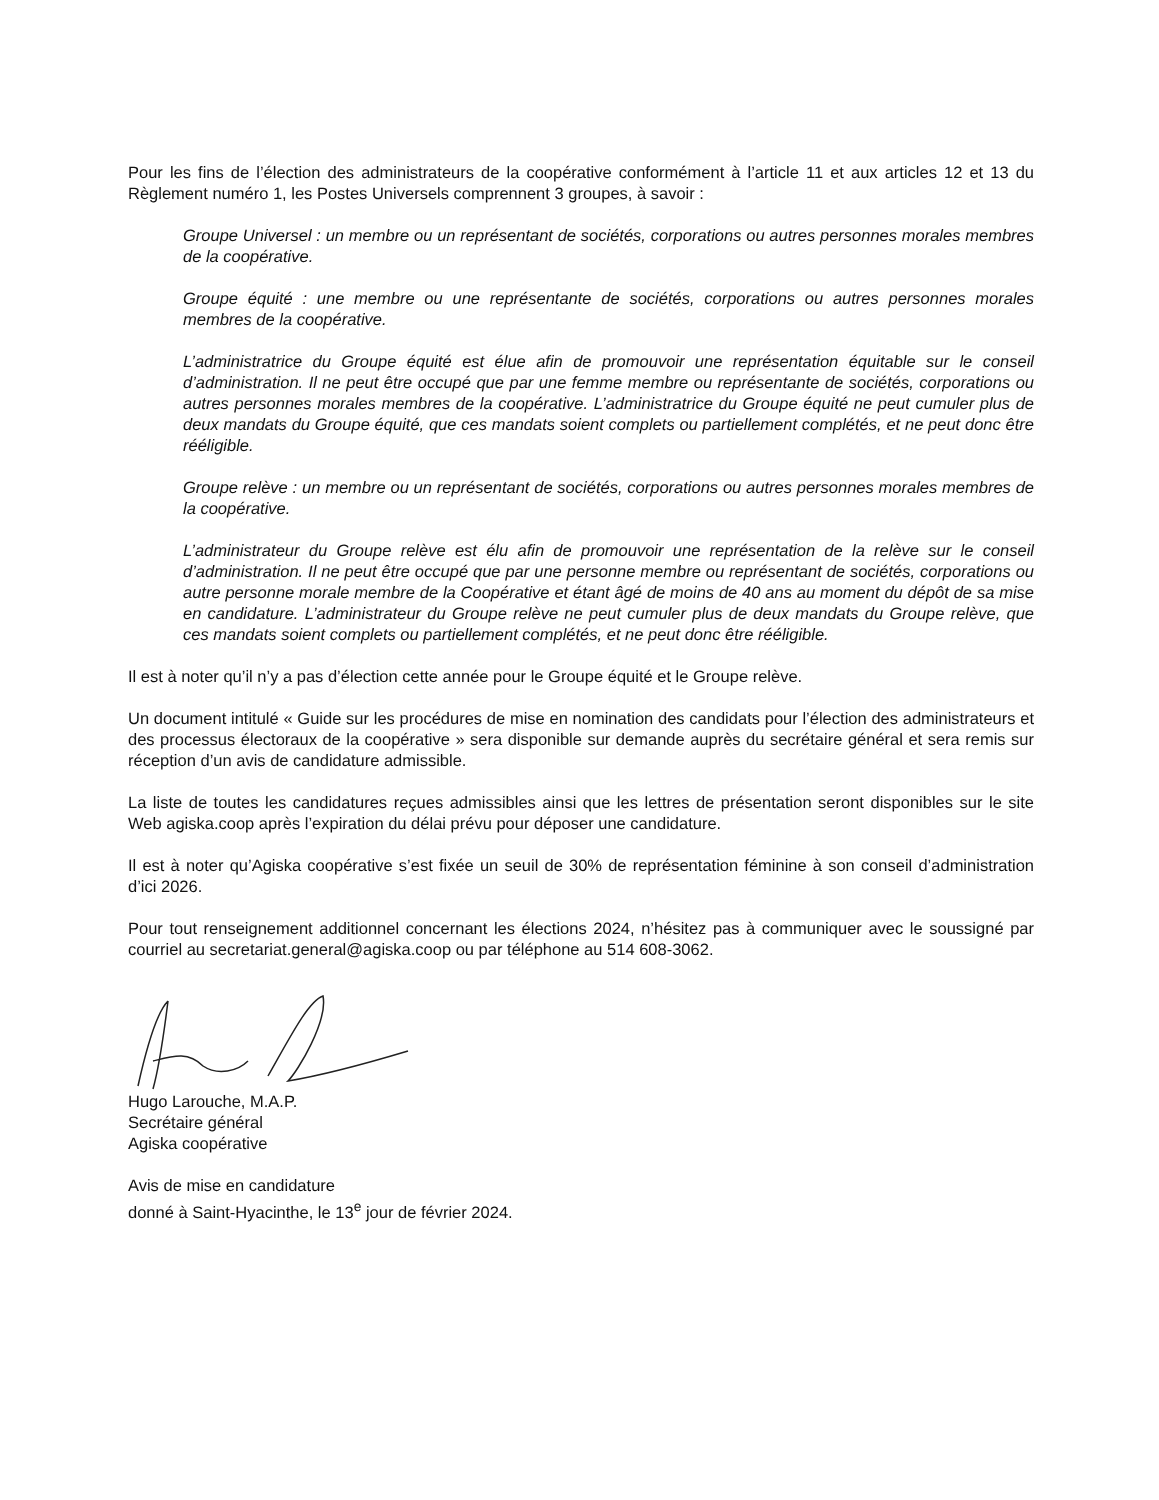Pour les fins de l’élection des administrateurs de la coopérative conformément à l’article 11 et aux articles 12 et 13 du Règlement numéro 1, les Postes Universels comprennent 3 groupes, à savoir :
Groupe Universel : un membre ou un représentant de sociétés, corporations ou autres personnes morales membres de la coopérative.
Groupe équité : une membre ou une représentante de sociétés, corporations ou autres personnes morales membres de la coopérative.
L’administratrice du Groupe équité est élue afin de promouvoir une représentation équitable sur le conseil d’administration. Il ne peut être occupé que par une femme membre ou représentante de sociétés, corporations ou autres personnes morales membres de la coopérative. L’administratrice du Groupe équité ne peut cumuler plus de deux mandats du Groupe équité, que ces mandats soient complets ou partiellement complétés, et ne peut donc être rééligible.
Groupe relève : un membre ou un représentant de sociétés, corporations ou autres personnes morales membres de la coopérative.
L’administrateur du Groupe relève est élu afin de promouvoir une représentation de la relève sur le conseil d’administration. Il ne peut être occupé que par une personne membre ou représentant de sociétés, corporations ou autre personne morale membre de la Coopérative et étant âgé de moins de 40 ans au moment du dépôt de sa mise en candidature. L’administrateur du Groupe relève ne peut cumuler plus de deux mandats du Groupe relève, que ces mandats soient complets ou partiellement complétés, et ne peut donc être rééligible.
Il est à noter qu’il n’y a pas d’élection cette année pour le Groupe équité et le Groupe relève.
Un document intitulé « Guide sur les procédures de mise en nomination des candidats pour l’élection des administrateurs et des processus électoraux de la coopérative » sera disponible sur demande auprès du secrétaire général et sera remis sur réception d’un avis de candidature admissible.
La liste de toutes les candidatures reçues admissibles ainsi que les lettres de présentation seront disponibles sur le site Web agiska.coop après l’expiration du délai prévu pour déposer une candidature.
Il est à noter qu’Agiska coopérative s’est fixée un seuil de 30% de représentation féminine à son conseil d’administration d’ici 2026.
Pour tout renseignement additionnel concernant les élections 2024, n’hésitez pas à communiquer avec le soussigné par courriel au secretariat.general@agiska.coop ou par téléphone au 514 608-3062.
Hugo Larouche, M.A.P.
Secrétaire général
Agiska coopérative
Avis de mise en candidature
donné à Saint-Hyacinthe, le 13<sup>e</sup> jour de février 2024.